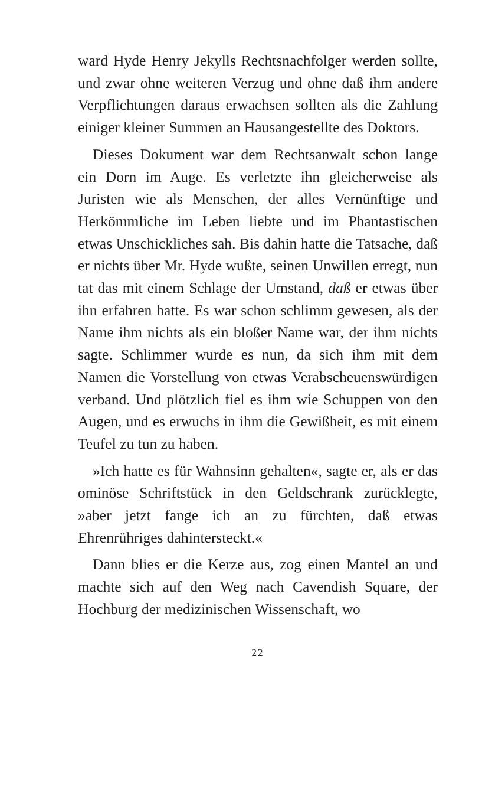ward Hyde Henry Jekylls Rechtsnachfolger werden sollte, und zwar ohne weiteren Verzug und ohne daß ihm andere Verpflichtungen daraus erwachsen sollten als die Zahlung einiger kleiner Summen an Hausangestellte des Doktors.
Dieses Dokument war dem Rechtsanwalt schon lange ein Dorn im Auge. Es verletzte ihn gleicherweise als Juristen wie als Menschen, der alles Vernünftige und Herkömmliche im Leben liebte und im Phantastischen etwas Unschickliches sah. Bis dahin hatte die Tatsache, daß er nichts über Mr. Hyde wußte, seinen Unwillen erregt, nun tat das mit einem Schlage der Umstand, daß er etwas über ihn erfahren hatte. Es war schon schlimm gewesen, als der Name ihm nichts als ein bloßer Name war, der ihm nichts sagte. Schlimmer wurde es nun, da sich ihm mit dem Namen die Vorstellung von etwas Verabscheuenswürdigen verband. Und plötzlich fiel es ihm wie Schuppen von den Augen, und es erwuchs in ihm die Gewißheit, es mit einem Teufel zu tun zu haben.
»Ich hatte es für Wahnsinn gehalten«, sagte er, als er das ominöse Schriftstück in den Geldschrank zurücklegte, »aber jetzt fange ich an zu fürchten, daß etwas Ehrenrühriges dahintersteckt.«
Dann blies er die Kerze aus, zog einen Mantel an und machte sich auf den Weg nach Cavendish Square, der Hochburg der medizinischen Wissenschaft, wo
22